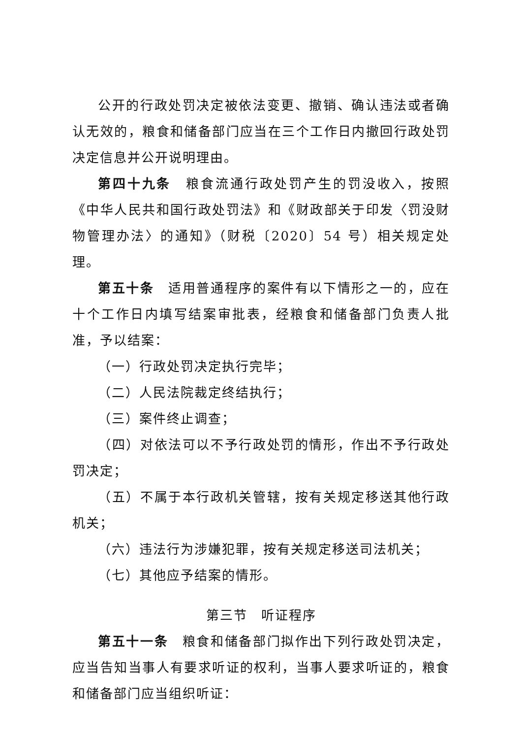公开的行政处罚决定被依法变更、撤销、确认违法或者确认无效的，粮食和储备部门应当在三个工作日内撤回行政处罚决定信息并公开说明理由。
第四十九条　粮食流通行政处罚产生的罚没收入，按照《中华人民共和国行政处罚法》和《财政部关于印发〈罚没财物管理办法〉的通知》（财税〔2020〕54 号）相关规定处理。
第五十条　适用普通程序的案件有以下情形之一的，应在十个工作日内填写结案审批表，经粮食和储备部门负责人批准，予以结案：
（一）行政处罚决定执行完毕；
（二）人民法院裁定终结执行；
（三）案件终止调查；
（四）对依法可以不予行政处罚的情形，作出不予行政处罚决定；
（五）不属于本行政机关管辖，按有关规定移送其他行政机关；
（六）违法行为涉嫌犯罪，按有关规定移送司法机关；
（七）其他应予结案的情形。
第三节　听证程序
第五十一条　粮食和储备部门拟作出下列行政处罚决定，应当告知当事人有要求听证的权利，当事人要求听证的，粮食和储备部门应当组织听证：